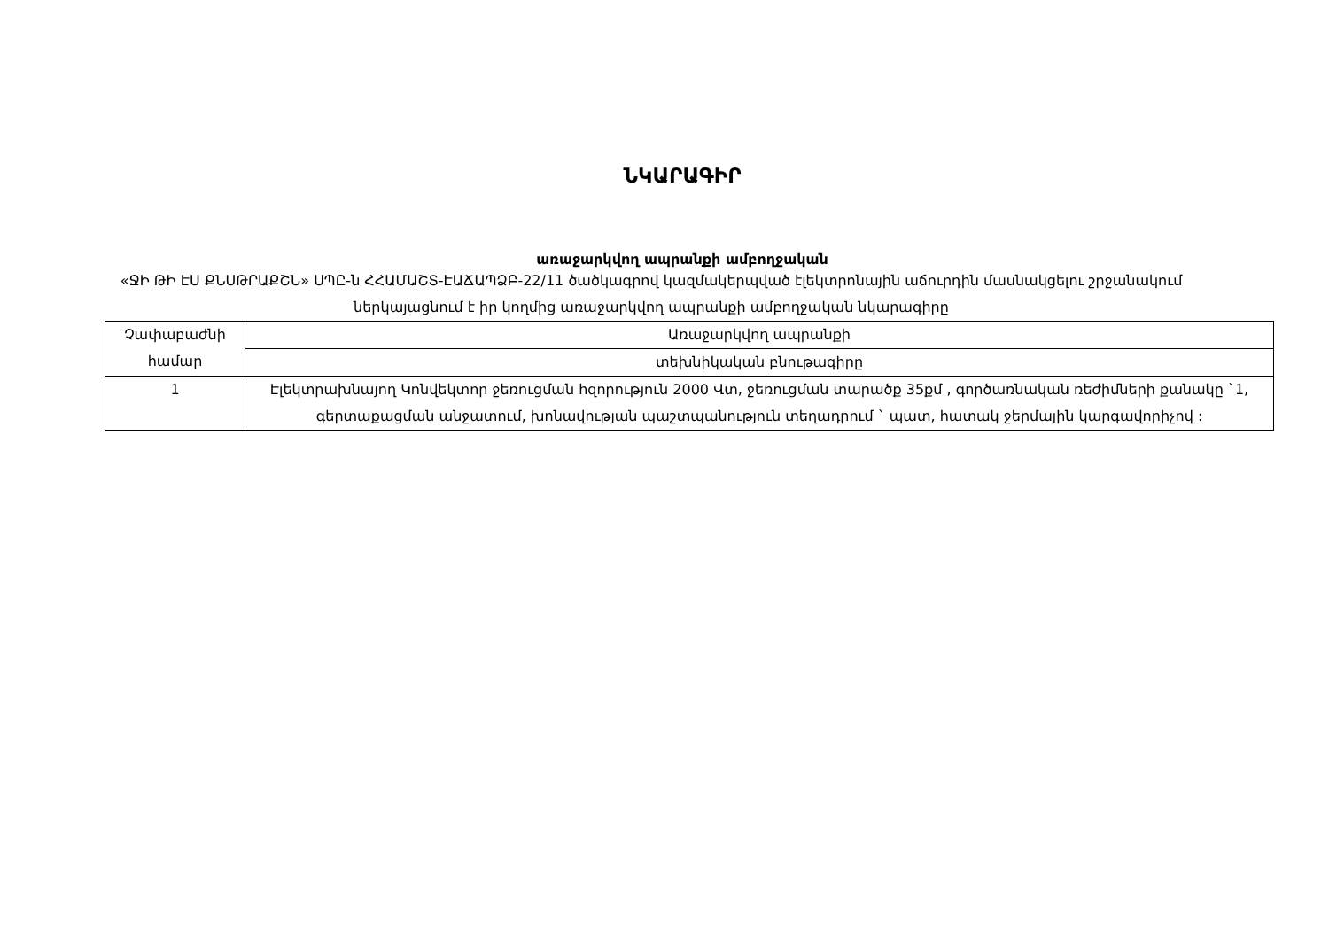ՆԿԱՐԱԳԻՐ
առաջարկվող ապրանքի ամբողջական
«ՋԻ ԹԻ ԷՍ ՔՆՍԹՐԱՔՇՆ» ՍՊԸ-ն ՀՀԱՄԱՇՏ-ԷԱՃԱՊՁԲ-22/11 ծածկագրով կազմակերպված էլեկտրոնային աճուրդին մասնակցելու շրջանակում ներկայացնում է իր կողմից առաջարկվող ապրանքի ամբողջական նկարագիրը
| Չափաբաժնի համար | Առաջարկվող ապրանքի |
| | տեխնիկական բնութագիրը |
| 1 | Էլեկտրախնայող Կոնվեկտոր ջեռուցման հզորություն 2000 Վտ, ջեռուցման տարածք 35քմ , գործառնական ռեժիմների քանակը `1, գերտաքացման անջատում, խոնավության պաշտպանություն տեղադրում ` պատ, հատակ ջերմային կարգավորիչով : |